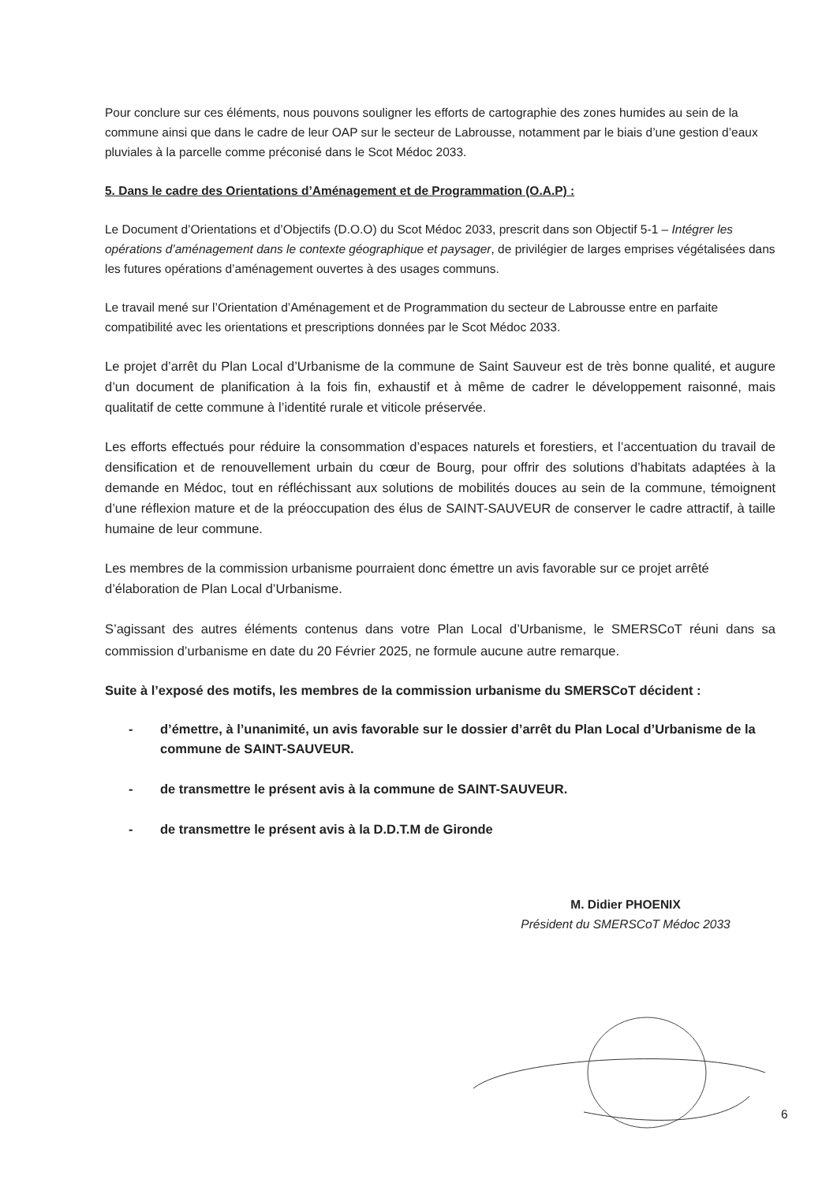Pour conclure sur ces éléments, nous pouvons souligner les efforts de cartographie des zones humides au sein de la commune ainsi que dans le cadre de leur OAP sur le secteur de Labrousse, notamment par le biais d’une gestion d’eaux pluviales à la parcelle comme préconisé dans le Scot Médoc 2033.
5. Dans le cadre des Orientations d’Aménagement et de Programmation (O.A.P) :
Le Document d’Orientations et d’Objectifs (D.O.O) du Scot Médoc 2033, prescrit dans son Objectif 5-1 – Intégrer les opérations d’aménagement dans le contexte géographique et paysager, de privilégier de larges emprises végétalisées dans les futures opérations d’aménagement ouvertes à des usages communs.
Le travail mené sur l’Orientation d’Aménagement et de Programmation du secteur de Labrousse entre en parfaite compatibilité avec les orientations et prescriptions données par le Scot Médoc 2033.
Le projet d’arrêt du Plan Local d’Urbanisme de la commune de Saint Sauveur est de très bonne qualité, et augure d’un document de planification à la fois fin, exhaustif et à même de cadrer le développement raisonné, mais qualitatif de cette commune à l’identité rurale et viticole préservée.
Les efforts effectués pour réduire la consommation d’espaces naturels et forestiers, et l’accentuation du travail de densification et de renouvellement urbain du cœur de Bourg, pour offrir des solutions d’habitats adaptées à la demande en Médoc, tout en réfléchissant aux solutions de mobilités douces au sein de la commune, témoignent d’une réflexion mature et de la préoccupation des élus de SAINT-SAUVEUR de conserver le cadre attractif, à taille humaine de leur commune.
Les membres de la commission urbanisme pourraient donc émettre un avis favorable sur ce projet arrêté d’élaboration de Plan Local d’Urbanisme.
S’agissant des autres éléments contenus dans votre Plan Local d’Urbanisme, le SMERSCoT réuni dans sa commission d’urbanisme en date du 20 Février 2025, ne formule aucune autre remarque.
Suite à l’exposé des motifs, les membres de la commission urbanisme du SMERSCoT décident :
- d’émettre, à l’unanimité, un avis favorable sur le dossier d’arrêt du Plan Local d’Urbanisme de la commune de SAINT-SAUVEUR.
- de transmettre le présent avis à la commune de SAINT-SAUVEUR.
- de transmettre le présent avis à la D.D.T.M de Gironde
M. Didier PHOENIX
Président du SMERSCoT Médoc 2033
6